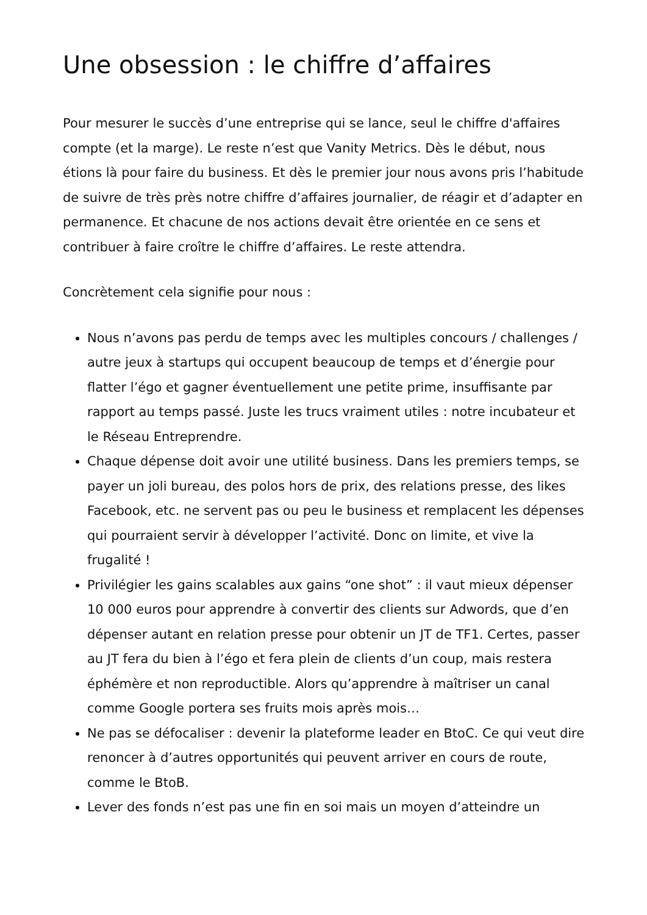Une obsession : le chiffre d’affaires
Pour mesurer le succès d’une entreprise qui se lance, seul le chiffre d'affaires compte (et la marge). Le reste n’est que Vanity Metrics. Dès le début, nous étions là pour faire du business. Et dès le premier jour nous avons pris l’habitude de suivre de très près notre chiffre d’affaires journalier, de réagir et d’adapter en permanence. Et chacune de nos actions devait être orientée en ce sens et contribuer à faire croître le chiffre d’affaires. Le reste attendra.
Concrètement cela signifie pour nous :
Nous n’avons pas perdu de temps avec les multiples concours / challenges / autre jeux à startups qui occupent beaucoup de temps et d’énergie pour flatter l’égo et gagner éventuellement une petite prime, insuffisante par rapport au temps passé. Juste les trucs vraiment utiles : notre incubateur et le Réseau Entreprendre.
Chaque dépense doit avoir une utilité business. Dans les premiers temps, se payer un joli bureau, des polos hors de prix, des relations presse, des likes Facebook, etc. ne servent pas ou peu le business et remplacent les dépenses qui pourraient servir à développer l’activité. Donc on limite, et vive la frugalité !
Privilégier les gains scalables aux gains “one shot” : il vaut mieux dépenser 10 000 euros pour apprendre à convertir des clients sur Adwords, que d’en dépenser autant en relation presse pour obtenir un JT de TF1. Certes, passer au JT fera du bien à l’égo et fera plein de clients d’un coup, mais restera éphémère et non reproductible. Alors qu’apprendre à maîtriser un canal comme Google portera ses fruits mois après mois…
Ne pas se défocaliser : devenir la plateforme leader en BtoC. Ce qui veut dire renoncer à d’autres opportunités qui peuvent arriver en cours de route, comme le BtoB.
Lever des fonds n’est pas une fin en soi mais un moyen d’atteindre un